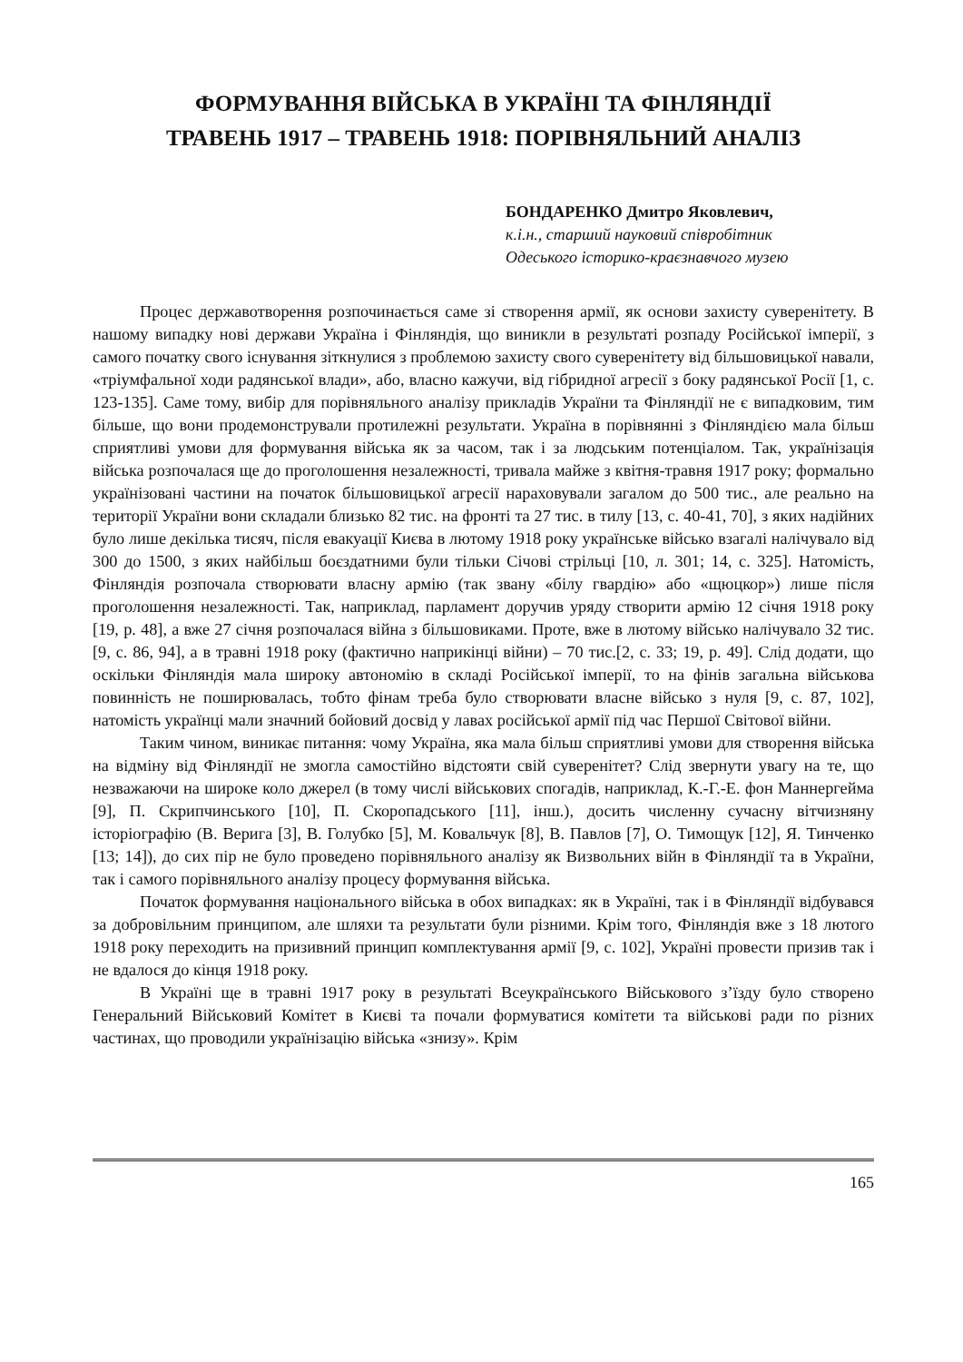ФОРМУВАННЯ ВІЙСЬКА В УКРАЇНІ ТА ФІНЛЯНДІЇ
ТРАВЕНЬ 1917 – ТРАВЕНЬ 1918: ПОРІВНЯЛЬНИЙ АНАЛІЗ
БОНДАРЕНКО Дмитро Яковлевич,
к.і.н., старший науковий співробітник
Одеського історико-краєзнавчого музею
Процес державотворення розпочинається саме зі створення армії, як основи захисту суверенітету. В нашому випадку нові держави Україна і Фінляндія, що виникли в результаті розпаду Російської імперії, з самого початку свого існування зіткнулися з проблемою захисту свого суверенітету від більшовицької навали, «тріумфальної ходи радянської влади», або, власно кажучи, від гібридної агресії з боку радянської Росії [1, с. 123-135]. Саме тому, вибір для порівняльного аналізу прикладів України та Фінляндії не є випадковим, тим більше, що вони продемонстрували протилежні результати. Україна в порівнянні з Фінляндією мала більш сприятливі умови для формування війська як за часом, так і за людським потенціалом. Так, українізація війська розпочалася ще до проголошення незалежності, тривала майже з квітня-травня 1917 року; формально українізовані частини на початок більшовицької агресії нараховували загалом до 500 тис., але реально на території України вони складали близько 82 тис. на фронті та 27 тис. в тилу [13, с. 40-41, 70], з яких надійних було лише декілька тисяч, після евакуації Києва в лютому 1918 року українське військо взагалі налічувало від 300 до 1500, з яких найбільш боєздатними були тільки Січові стрільці [10, л. 301; 14, с. 325]. Натомість, Фінляндія розпочала створювати власну армію (так звану «білу гвардію» або «щюцкор») лише після проголошення незалежності. Так, наприклад, парламент доручив уряду створити армію 12 січня 1918 року [19, p. 48], а вже 27 січня розпочалася війна з більшовиками. Проте, вже в лютому військо налічувало 32 тис. [9, с. 86, 94], а в травні 1918 року (фактично наприкінці війни) – 70 тис.[2, с. 33; 19, p. 49]. Слід додати, що оскільки Фінляндія мала широку автономію в складі Російської імперії, то на фінів загальна військова повинність не поширювалась, тобто фінам треба було створювати власне військо з нуля [9, с. 87, 102], натомість українці мали значний бойовий досвід у лавах російської армії під час Першої Світової війни.
Таким чином, виникає питання: чому Україна, яка мала більш сприятливі умови для створення війська на відміну від Фінляндії не змогла самостійно відстояти свій суверенітет? Слід звернути увагу на те, що незважаючи на широке коло джерел (в тому числі військових спогадів, наприклад, К.-Г.-Е. фон Маннергейма [9], П. Скрипчинського [10], П. Скоропадського [11], інш.), досить численну сучасну вітчизняну історіографію (В. Верига [3], В. Голубко [5], М. Ковальчук [8], В. Павлов [7], О. Тимощук [12], Я. Тинченко [13; 14]), до сих пір не було проведено порівняльного аналізу як Визвольних війн в Фінляндії та в України, так і самого порівняльного аналізу процесу формування війська.
Початок формування національного війська в обох випадках: як в Україні, так і в Фінляндії відбувався за добровільним принципом, але шляхи та результати були різними. Крім того, Фінляндія вже з 18 лютого 1918 року переходить на призивний принцип комплектування армії [9, с. 102], Україні провести призив так і не вдалося до кінця 1918 року.
В Україні ще в травні 1917 року в результаті Всеукраїнського Військового з’їзду було створено Генеральний Військовий Комітет в Києві та почали формуватися комітети та військові ради по різних частинах, що проводили українізацію війська «знизу». Крім
165